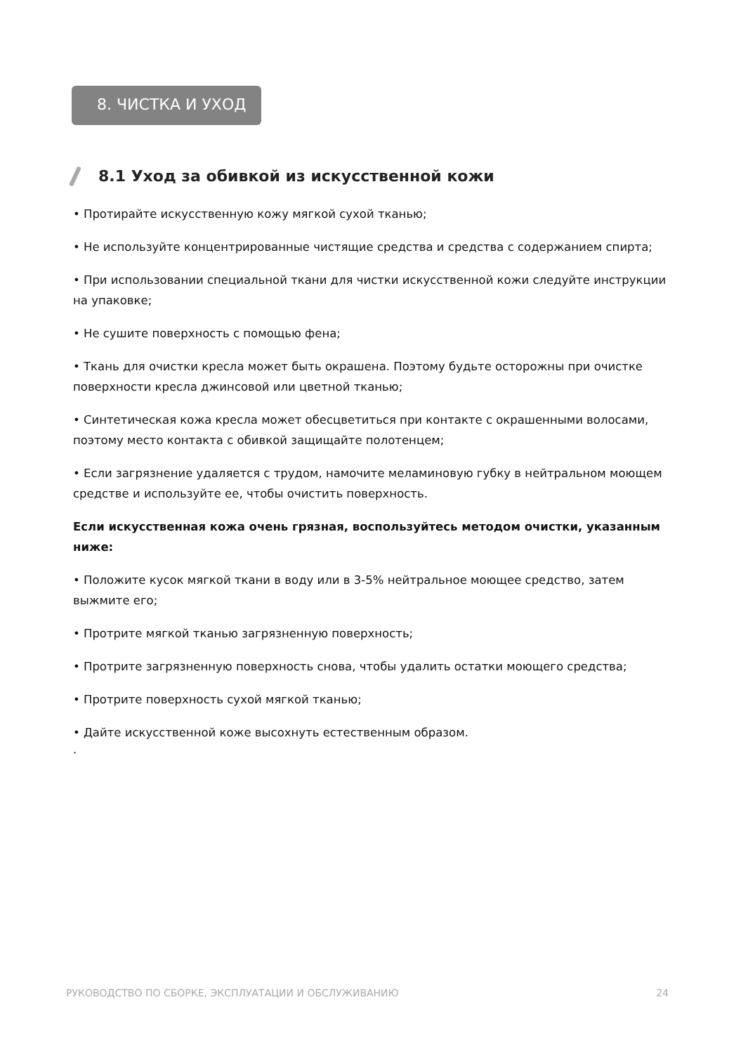8. ЧИСТКА И УХОД
8.1 Уход за обивкой из искусственной кожи
• Протирайте искусственную кожу мягкой сухой тканью;
• Не используйте концентрированные чистящие средства и средства с содержанием спирта;
• При использовании специальной ткани для чистки искусственной кожи следуйте инструкции на упаковке;
• Не сушите поверхность с помощью фена;
• Ткань для очистки кресла может быть окрашена. Поэтому будьте осторожны при очистке поверхности кресла джинсовой или цветной тканью;
• Синтетическая кожа кресла может обесцветиться при контакте с окрашенными волосами, поэтому место контакта с обивкой защищайте полотенцем;
• Если загрязнение удаляется с трудом, намочите меламиновую губку в нейтральном моющем средстве и используйте ее, чтобы очистить поверхность.
Если искусственная кожа очень грязная, воспользуйтесь методом очистки, указанным ниже:
• Положите кусок мягкой ткани в воду или в 3-5% нейтральное моющее средство, затем выжмите его;
• Протрите мягкой тканью загрязненную поверхность;
• Протрите загрязненную поверхность снова, чтобы удалить остатки моющего средства;
• Протрите поверхность сухой мягкой тканью;
• Дайте искусственной коже высохнуть естественным образом.
·
РУКОВОДСТВО ПО СБОРКЕ, ЭКСПЛУАТАЦИИ И ОБСЛУЖИВАНИЮ 24